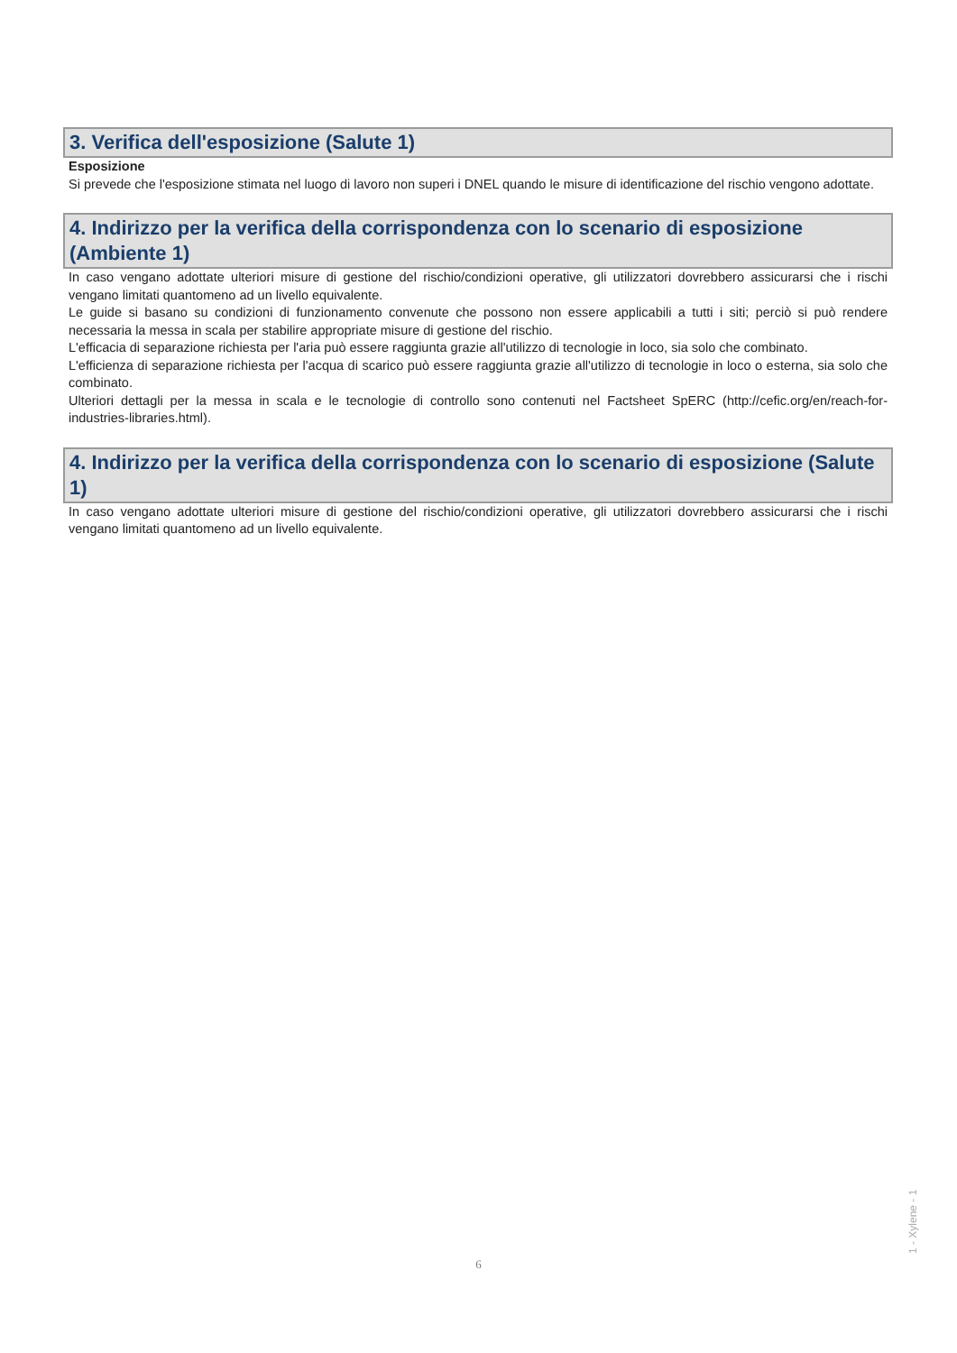3. Verifica dell'esposizione (Salute 1)
Esposizione
Si prevede che l'esposizione stimata nel luogo di lavoro non superi i DNEL quando le misure di identificazione del rischio vengono adottate.
4. Indirizzo per la verifica della corrispondenza con lo scenario di esposizione (Ambiente 1)
In caso vengano adottate ulteriori misure di gestione del rischio/condizioni operative, gli utilizzatori dovrebbero assicurarsi che i rischi vengano limitati quantomeno ad un livello equivalente.
Le guide si basano su condizioni di funzionamento convenute che possono non essere applicabili a tutti i siti; perciò si può rendere necessaria la messa in scala per stabilire appropriate misure di gestione del rischio.
L'efficacia di separazione richiesta per l'aria può essere raggiunta grazie all'utilizzo di tecnologie in loco, sia solo che combinato.
L'efficienza di separazione richiesta per l'acqua di scarico può essere raggiunta grazie all'utilizzo di tecnologie in loco o esterna, sia solo che combinato.
Ulteriori dettagli per la messa in scala e le tecnologie di controllo sono contenuti nel Factsheet SpERC (http://cefic.org/en/reach-for-industries-libraries.html).
4. Indirizzo per la verifica della corrispondenza con lo scenario di esposizione (Salute 1)
In caso vengano adottate ulteriori misure di gestione del rischio/condizioni operative, gli utilizzatori dovrebbero assicurarsi che i rischi vengano limitati quantomeno ad un livello equivalente.
1 - Xylene - 1
6